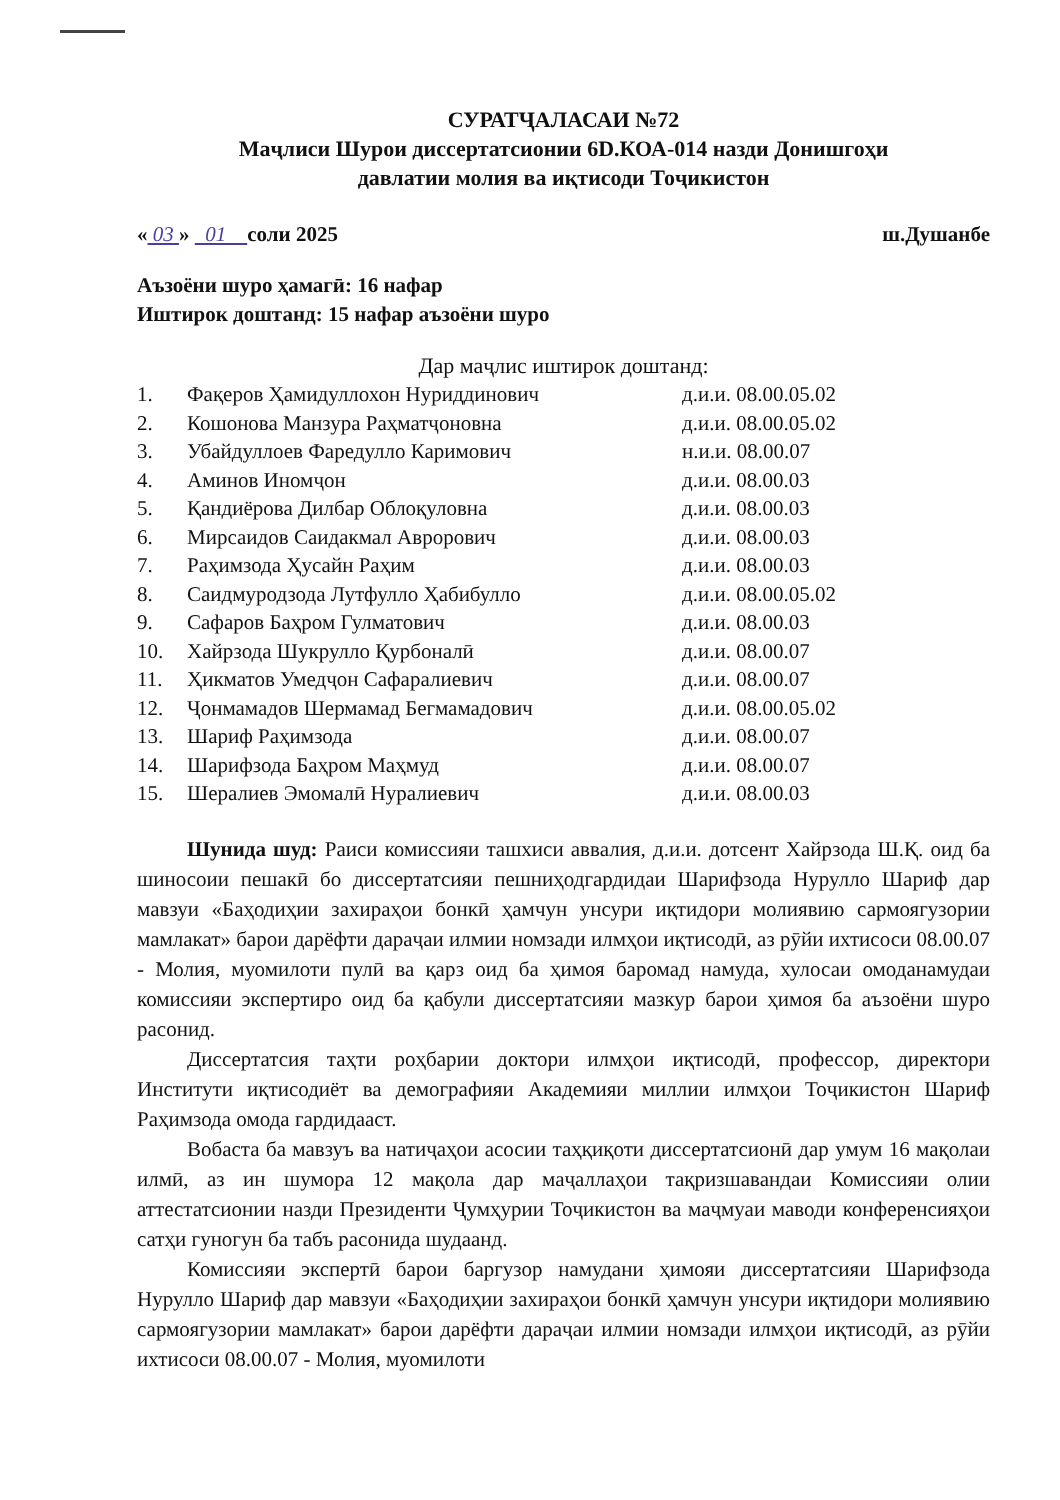СУРАТҶАЛАСАИ №72
Маҷлиси Шурои диссертатсионии 6D.КОА-014 назди Донишгоҳи
давлатии молия ва иқтисоди Тоҷикистон
« 03 » 01 соли 2025 ш.Душанбе
Аъзоёни шуро ҳамагӣ: 16 нафар
Иштирок доштанд: 15 нафар аъзоёни шуро
Дар маҷлис иштирок доштанд:
| 1. | Фақеров Ҳамидуллохон Нуриддинович | д.и.и. 08.00.05.02 |
| 2. | Кошонова Манзура Раҳматҷоновна | д.и.и. 08.00.05.02 |
| 3. | Убайдуллоев Фаредулло Каримович | н.и.и. 08.00.07 |
| 4. | Аминов Иномҷон | д.и.и. 08.00.03 |
| 5. | Қандиёрова Дилбар Облоқуловна | д.и.и. 08.00.03 |
| 6. | Мирсаидов Саидакмал Аврорович | д.и.и. 08.00.03 |
| 7. | Раҳимзода Ҳусайн Раҳим | д.и.и. 08.00.03 |
| 8. | Саидмуродзода Лутфулло Ҳабибулло | д.и.и. 08.00.05.02 |
| 9. | Сафаров Баҳром Гулматович | д.и.и. 08.00.03 |
| 10. | Хайрзода Шукрулло Қурбоналӣ | д.и.и. 08.00.07 |
| 11. | Ҳикматов Умедҷон Сафаралиевич | д.и.и. 08.00.07 |
| 12. | Ҷонмамадов Шермамад Бегмамадович | д.и.и. 08.00.05.02 |
| 13. | Шариф Раҳимзода | д.и.и. 08.00.07 |
| 14. | Шарифзода Баҳром Маҳмуд | д.и.и. 08.00.07 |
| 15. | Шералиев Эмомалӣ Нуралиевич | д.и.и. 08.00.03 |
Шунида шуд: Раиси комиссияи ташхиси аввалия, д.и.и. дотсент Хайрзода Ш.Қ. оид ба шиносоии пешакӣ бо диссертатсияи пешниҳодгардидаи Шарифзода Нурулло Шариф дар мавзуи «Баҳодиҳии захираҳои бонкӣ ҳамчун унсури иқтидори молиявию сармоягузории мамлакат» барои дарёфти дараҷаи илмии номзади илмҳои иқтисодӣ, аз рӯйи ихтисоси 08.00.07 - Молия, муомилоти пулӣ ва қарз оид ба ҳимоя баромад намуда, хулосаи омоданамудаи комиссияи экспертиро оид ба қабули диссертатсияи мазкур барои ҳимоя ба аъзоёни шуро расонид.
Диссертатсия таҳти роҳбарии доктори илмҳои иқтисодӣ, профессор, директори Институти иқтисодиёт ва демографияи Академияи миллии илмҳои Тоҷикистон Шариф Раҳимзода омода гардидааст.
Вобаста ба мавзуъ ва натиҷаҳои асосии таҳқиқоти диссертатсионӣ дар умум 16 мақолаи илмӣ, аз ин шумора 12 мақола дар маҷаллаҳои тақризшавандаи Комиссияи олии аттестатсионии назди Президенти Ҷумҳурии Тоҷикистон ва маҷмуаи маводи конференсияҳои сатҳи гуногун ба табъ расонида шудаанд.
Комиссияи экспертӣ барои баргузор намудани ҳимояи диссертатсияи Шарифзода Нурулло Шариф дар мавзуи «Баҳодиҳии захираҳои бонкӣ ҳамчун унсури иқтидори молиявию сармоягузории мамлакат» барои дарёфти дараҷаи илмии номзади илмҳои иқтисодӣ, аз рӯйи ихтисоси 08.00.07 - Молия, муомилоти